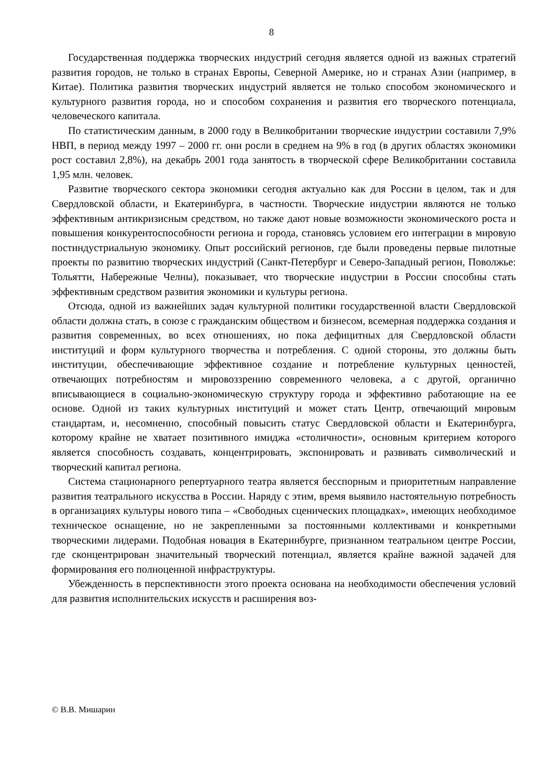8
Государственная поддержка творческих индустрий сегодня является одной из важных стратегий развития городов, не только в странах Европы, Северной Америке, но и странах Азии (например, в Китае). Политика развития творческих индустрий является не только способом экономического и культурного развития города, но и способом сохранения и развития его творческого потенциала, человеческого капитала.
По статистическим данным, в 2000 году в Великобритании творческие индустрии составили 7,9% НВП, в период между 1997 – 2000 гг. они росли в среднем на 9% в год (в других областях экономики рост составил 2,8%), на декабрь 2001 года занятость в творческой сфере Великобритании составила 1,95 млн. человек.
Развитие творческого сектора экономики сегодня актуально как для России в целом, так и для Свердловской области, и Екатеринбурга, в частности. Творческие индустрии являются не только эффективным антикризисным средством, но также дают новые возможности экономического роста и повышения конкурентоспособности региона и города, становясь условием его интеграции в мировую постиндустриальную экономику. Опыт российский регионов, где были проведены первые пилотные проекты по развитию творческих индустрий (Санкт-Петербург и Северо-Западный регион, Поволжье: Тольятти, Набережные Челны), показывает, что творческие индустрии в России способны стать эффективным средством развития экономики и культуры региона.
Отсюда, одной из важнейших задач культурной политики государственной власти Свердловской области должна стать, в союзе с гражданским обществом и бизнесом, всемерная поддержка создания и развития современных, во всех отношениях, но пока дефицитных для Свердловской области институций и форм культурного творчества и потребления. С одной стороны, это должны быть институции, обеспечивающие эффективное создание и потребление культурных ценностей, отвечающих потребностям и мировоззрению современного человека, а с другой, органично вписывающиеся в социально-экономическую структуру города и эффективно работающие на ее основе. Одной из таких культурных институций и может стать Центр, отвечающий мировым стандартам, и, несомненно, способный повысить статус Свердловской области и Екатеринбурга, которому крайне не хватает позитивного имиджа «столичности», основным критерием которого является способность создавать, концентрировать, экспонировать и развивать символический и творческий капитал региона.
Система стационарного репертуарного театра является бесспорным и приоритетным направление развития театрального искусства в России. Наряду с этим, время выявило настоятельную потребность в организациях культуры нового типа – «Свободных сценических площадках», имеющих необходимое техническое оснащение, но не закрепленными за постоянными коллективами и конкретными творческими лидерами. Подобная новация в Екатеринбурге, признанном театральном центре России, где сконцентрирован значительный творческий потенциал, является крайне важной задачей для формирования его полноценной инфраструктуры.
Убежденность в перспективности этого проекта основана на необходимости обеспечения условий для развития исполнительских искусств и расширения воз-
© В.В. Мишарин